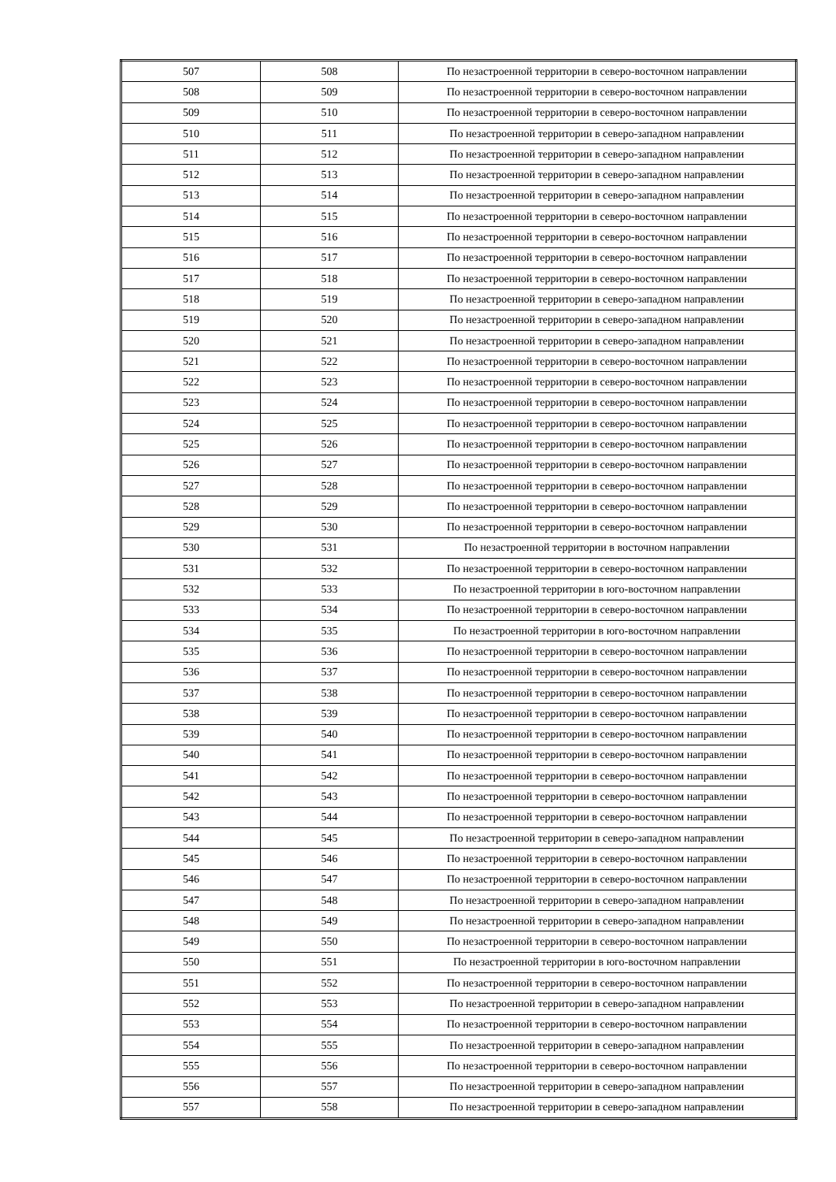| 507 | 508 | По незастроенной территории в северо-восточном направлении |
| 508 | 509 | По незастроенной территории в северо-восточном направлении |
| 509 | 510 | По незастроенной территории в северо-восточном направлении |
| 510 | 511 | По незастроенной территории в северо-западном направлении |
| 511 | 512 | По незастроенной территории в северо-западном направлении |
| 512 | 513 | По незастроенной территории в северо-западном направлении |
| 513 | 514 | По незастроенной территории в северо-западном направлении |
| 514 | 515 | По незастроенной территории в северо-восточном направлении |
| 515 | 516 | По незастроенной территории в северо-восточном направлении |
| 516 | 517 | По незастроенной территории в северо-восточном направлении |
| 517 | 518 | По незастроенной территории в северо-восточном направлении |
| 518 | 519 | По незастроенной территории в северо-западном направлении |
| 519 | 520 | По незастроенной территории в северо-западном направлении |
| 520 | 521 | По незастроенной территории в северо-западном направлении |
| 521 | 522 | По незастроенной территории в северо-восточном направлении |
| 522 | 523 | По незастроенной территории в северо-восточном направлении |
| 523 | 524 | По незастроенной территории в северо-восточном направлении |
| 524 | 525 | По незастроенной территории в северо-восточном направлении |
| 525 | 526 | По незастроенной территории в северо-восточном направлении |
| 526 | 527 | По незастроенной территории в северо-восточном направлении |
| 527 | 528 | По незастроенной территории в северо-восточном направлении |
| 528 | 529 | По незастроенной территории в северо-восточном направлении |
| 529 | 530 | По незастроенной территории в северо-восточном направлении |
| 530 | 531 | По незастроенной территории в восточном направлении |
| 531 | 532 | По незастроенной территории в северо-восточном направлении |
| 532 | 533 | По незастроенной территории в юго-восточном направлении |
| 533 | 534 | По незастроенной территории в северо-восточном направлении |
| 534 | 535 | По незастроенной территории в юго-восточном направлении |
| 535 | 536 | По незастроенной территории в северо-восточном направлении |
| 536 | 537 | По незастроенной территории в северо-восточном направлении |
| 537 | 538 | По незастроенной территории в северо-восточном направлении |
| 538 | 539 | По незастроенной территории в северо-восточном направлении |
| 539 | 540 | По незастроенной территории в северо-восточном направлении |
| 540 | 541 | По незастроенной территории в северо-восточном направлении |
| 541 | 542 | По незастроенной территории в северо-восточном направлении |
| 542 | 543 | По незастроенной территории в северо-восточном направлении |
| 543 | 544 | По незастроенной территории в северо-восточном направлении |
| 544 | 545 | По незастроенной территории в северо-западном направлении |
| 545 | 546 | По незастроенной территории в северо-восточном направлении |
| 546 | 547 | По незастроенной территории в северо-восточном направлении |
| 547 | 548 | По незастроенной территории в северо-западном направлении |
| 548 | 549 | По незастроенной территории в северо-западном направлении |
| 549 | 550 | По незастроенной территории в северо-восточном направлении |
| 550 | 551 | По незастроенной территории в юго-восточном направлении |
| 551 | 552 | По незастроенной территории в северо-восточном направлении |
| 552 | 553 | По незастроенной территории в северо-западном направлении |
| 553 | 554 | По незастроенной территории в северо-восточном направлении |
| 554 | 555 | По незастроенной территории в северо-западном направлении |
| 555 | 556 | По незастроенной территории в северо-восточном направлении |
| 556 | 557 | По незастроенной территории в северо-западном направлении |
| 557 | 558 | По незастроенной территории в северо-западном направлении |